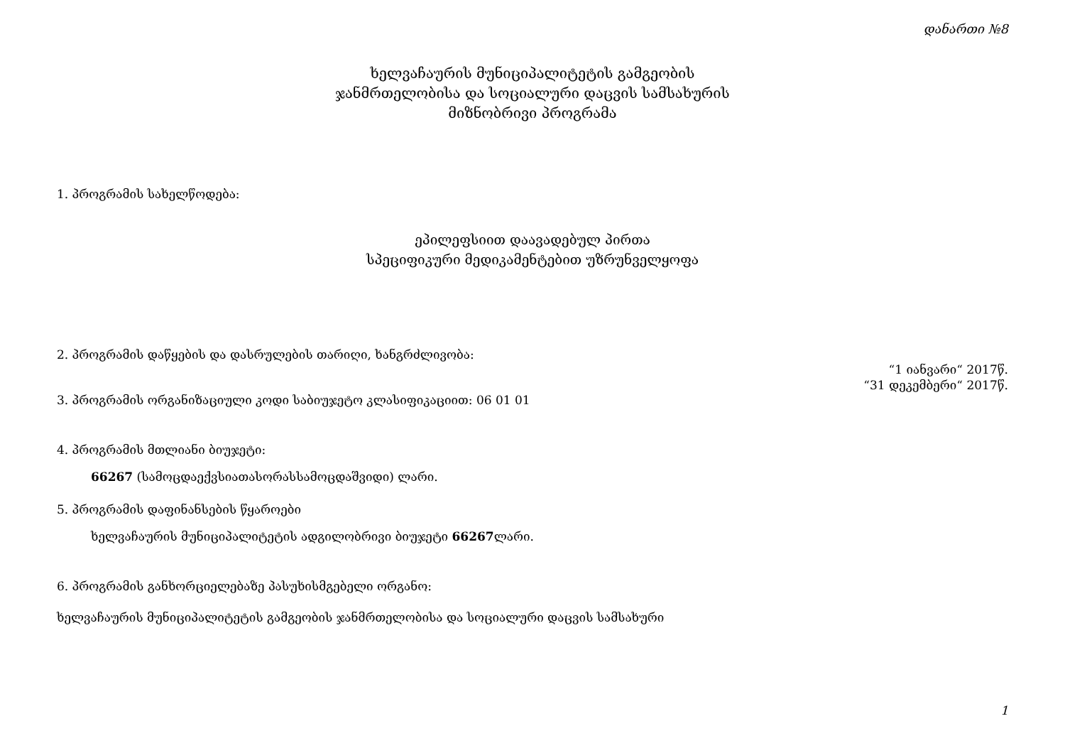დანართი №8
ხელვაჩაურის მუნიციპალიტეტის გამგეობის
ჯანმრთელობისა და სოციალური დაცვის სამსახურის
მიზნობრივი პროგრამა
1. პროგრამის სახელწოდება:
ეპილეფსიით დაავადებულ პირთა
სპეციფიკური მედიკამენტებით უზრუნველყოფა
2. პროგრამის დაწყების და დასრულების თარიღი, ხანგრძლივობა:
“1 იანვარი“ 2017წ.
“31 დეკემბერი“ 2017წ.
3. პროგრამის ორგანიზაციული კოდი საბიუჯეტო კლასიფიკაციით: 06 01 01
4. პროგრამის მთლიანი ბიუჯეტი:
66267 (სამოცდაექვსიათასორასსამოცდაშვიდი) ლარი.
5. პროგრამის დაფინანსების წყაროები
ხელვაჩაურის მუნიციპალიტეტის ადგილობრივი ბიუჯეტი 66267ლარი.
6. პროგრამის განხორციელებაზე პასუხისმგებელი ორგანო:
ხელვაჩაურის მუნიციპალიტეტის გამგეობის ჯანმრთელობისა და სოციალური დაცვის სამსახური
1